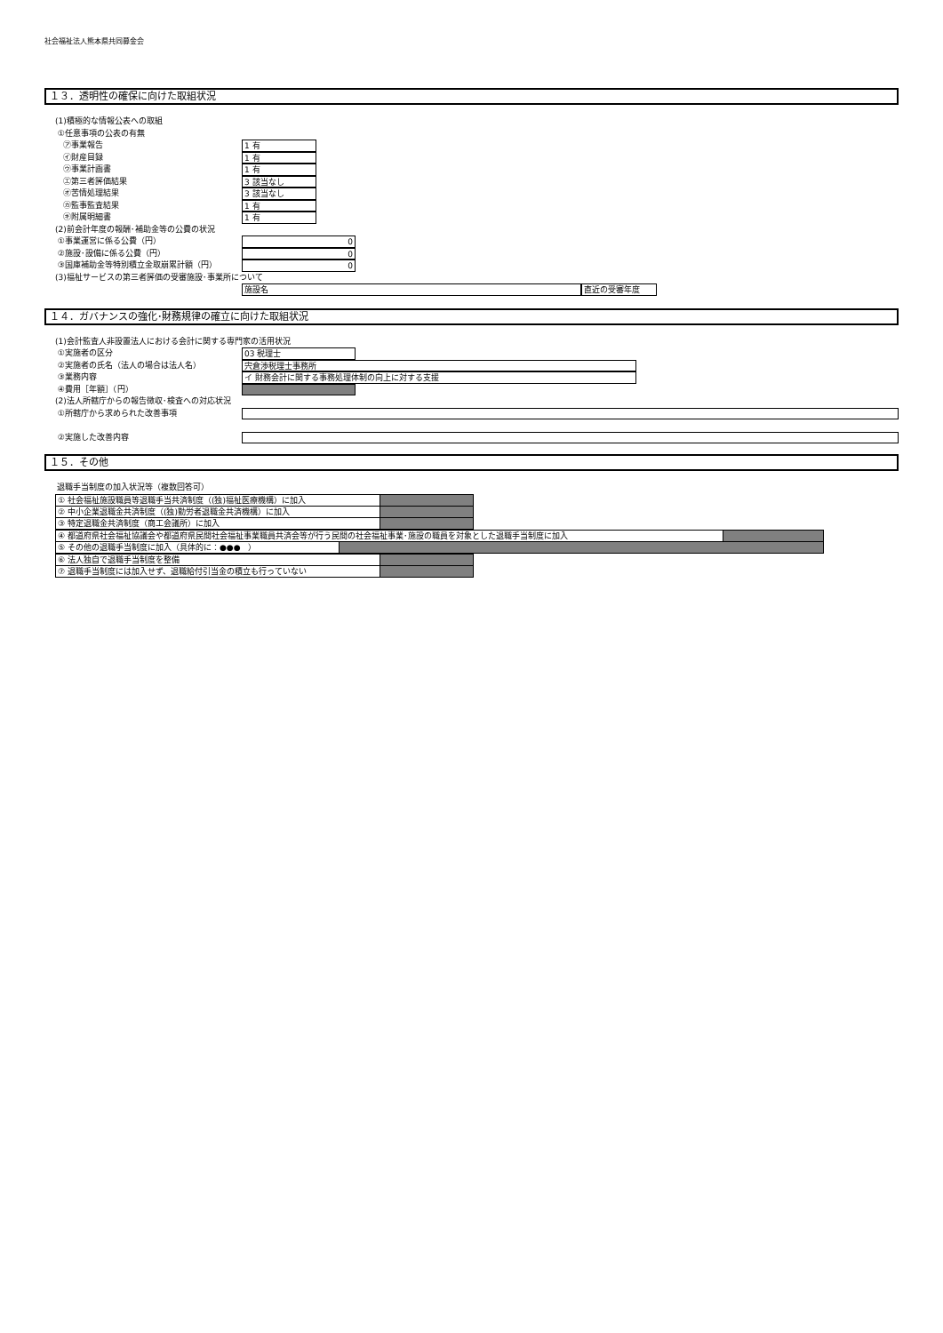社会福祉法人熊本県共同募金会
１３．透明性の確保に向けた取組状況
(1)積極的な情報公表への取組
①任意事項の公表の有無
㋐事業報告 1 有
㋑財産目録 1 有
㋒事業計画書 1 有
㋓第三者評価結果 3 該当なし
㋔苦情処理結果 3 該当なし
㋕監事監査結果 1 有
㋖附属明細書 1 有
(2)前会計年度の報酬･補助金等の公費の状況
①事業運営に係る公費（円） 0
②施設･設備に係る公費（円） 0
③国庫補助金等特別積立金取崩累計額（円） 0
(3)福祉サービスの第三者評価の受審施設･事業所について
施設名 直近の受審年度
１４．ガバナンスの強化･財務規律の確立に向けた取組状況
(1)会計監査人非設置法人における会計に関する専門家の活用状況
①実施者の区分 03 税理士
②実施者の氏名（法人の場合は法人名） 宍倉渉税理士事務所
③業務内容 イ 財務会計に関する事務処理体制の向上に対する支援
④費用［年額］（円）
(2)法人所轄庁からの報告徴収･検査への対応状況
①所轄庁から求められた改善事項
②実施した改善内容
１５．その他
退職手当制度の加入状況等（複数回答可）
| ① 社会福祉施設職員等退職手当共済制度（(独)福祉医療機構）に加入 | |
| ② 中小企業退職金共済制度（(独)勤労者退職金共済機構）に加入 | |
| ③ 特定退職金共済制度（商工会議所）に加入 | |
| ④ 都道府県社会福祉協議会や都道府県民間社会福祉事業職員共済会等が行う民間の社会福祉事業･施設の職員を対象とした退職手当制度に加入 | |
| ⑤ その他の退職手当制度に加入（具体的に：●●● ） | |
| ⑥ 法人独自で退職手当制度を整備 | |
| ⑦ 退職手当制度には加入せず、退職給付引当金の積立も行っていない | |